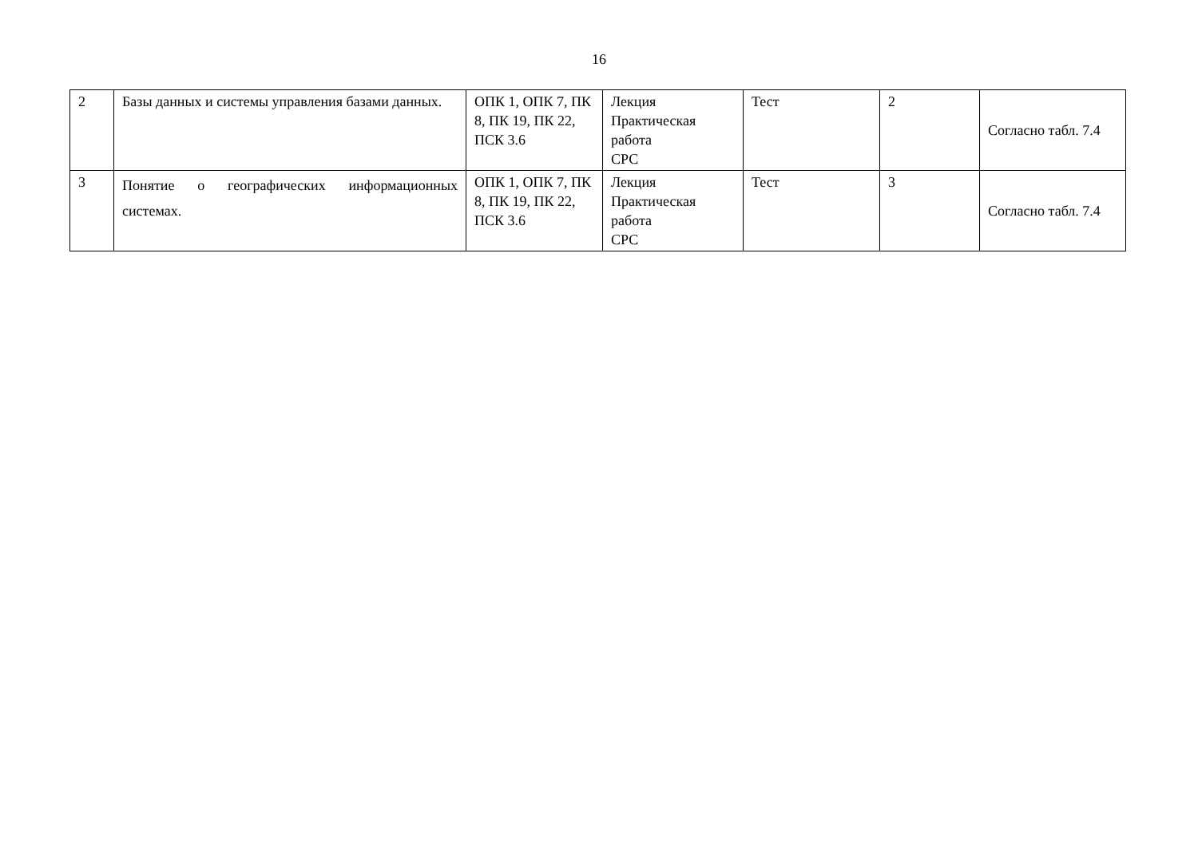16
| 2 | Базы данных и системы управления базами данных. | ОПК 1, ОПК 7, ПК 8, ПК 19, ПК 22, ПСК 3.6 | Лекция Практическая работа СРС | Тест | 2 | Согласно табл. 7.4 |
| 3 | Понятие о географических информационных системах. | ОПК 1, ОПК 7, ПК 8, ПК 19, ПК 22, ПСК 3.6 | Лекция Практическая работа СРС | Тест | 3 | Согласно табл. 7.4 |